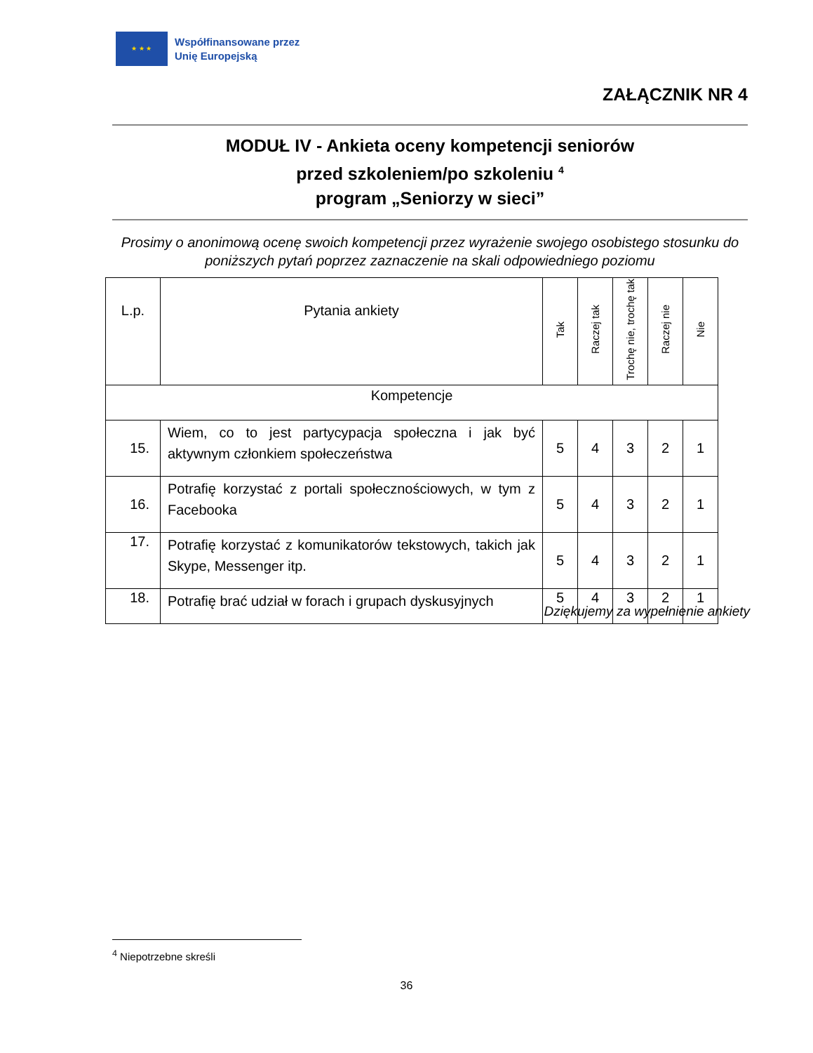★ ★ ★
Współfinansowane przez
Unię Europejską
ZAŁĄCZNIK NR 4
MODUŁ IV - Ankieta oceny kompetencji seniorów
przed szkoleniem/po szkoleniu <sup>4</sup>
program „Seniorzy w sieci”
Prosimy o anonimową ocenę swoich kompetencji przez wyrażenie swojego osobistego stosunku do poniższych pytań poprzez zaznaczenie na skali odpowiedniego poziomu
| L.p. | Pytania ankiety | Tak | Raczej tak | Trochę nie, trochę tak | Raczej nie | Nie |
| --- | --- | --- | --- | --- | --- | --- |
| Kompetencje | | | | | | |
| 15. | Wiem, co to jest partycypacja społeczna i jak być aktywnym członkiem społeczeństwa | 5 | 4 | 3 | 2 | 1 |
| 16. | Potrafię korzystać z portali społecznościowych, w tym z Facebooka | 5 | 4 | 3 | 2 | 1 |
| 17. | Potrafię korzystać z komunikatorów tekstowych, takich jak Skype, Messenger itp. | 5 | 4 | 3 | 2 | 1 |
| 18. | Potrafię brać udział w forach i grupach dyskusyjnych | 5 | 4 | 3 | 2 | 1 |
Dziękujemy za wypełnienie ankiety
<sup>4</sup> Niepotrzebne skreśli
36